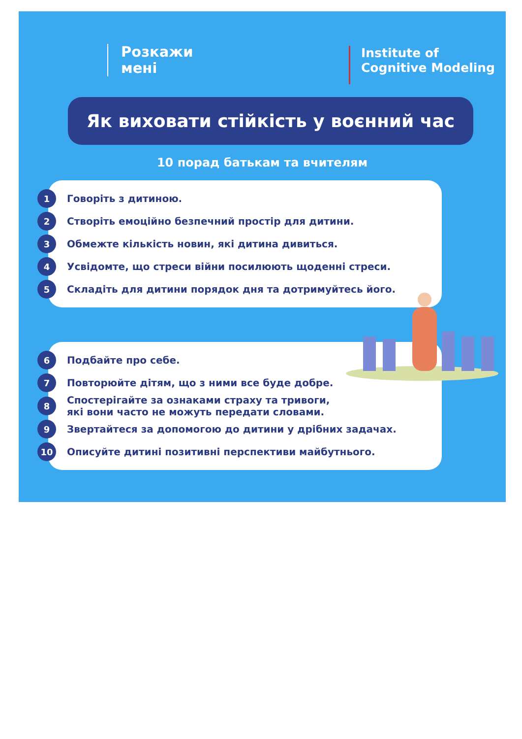Розкажи
мені
Institute of
Cognitive Modeling
Як виховати стійкість у воєнний час
10 порад батькам та вчителям
1 Говоріть з дитиною.
2 Створіть емоційно безпечний простір для дитини.
3 Обмежте кількість новин, які дитина дивиться.
4 Усвідомте, що стреси війни посилюють щоденні стреси.
5 Складіть для дитини порядок дня та дотримуйтесь його.
6 Подбайте про себе.
7 Повторюйте дітям, що з ними все буде добре.
8 Спостерігайте за ознаками страху та тривоги,
які вони часто не можуть передати словами.
9 Звертайтеся за допомогою до дитини у дрібних задачах.
10 Описуйте дитині позитивні перспективи майбутнього.